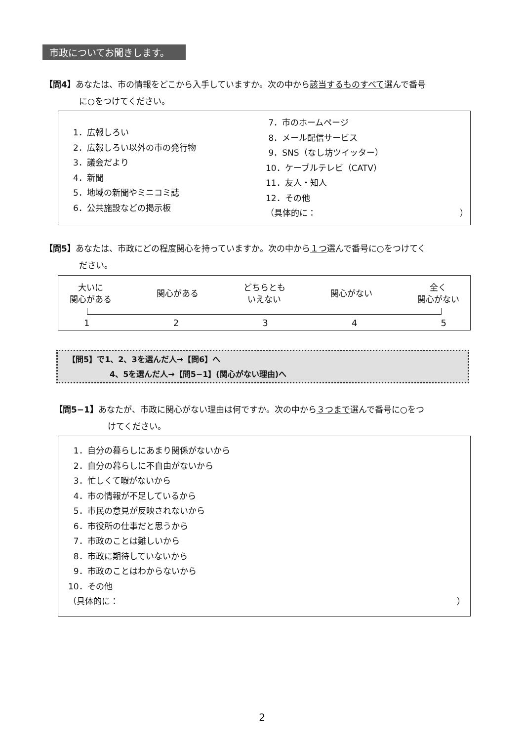市政についてお聞きします。
【問4】あなたは、市の情報をどこから入手していますか。次の中から該当するものすべて選んで番号
に○をつけてください。
1．広報しろい
2．広報しろい以外の市の発行物
3．議会だより
4．新聞
5．地域の新聞やミニコミ誌
6．公共施設などの掲示板
7．市のホームページ
8．メール配信サービス
9．SNS（なし坊ツイッター）
10．ケーブルテレビ（CATV）
11．友人・知人
12．その他
（具体的に： ）
【問5】あなたは、市政にどの程度関心を持っていますか。次の中から１つ選んで番号に○をつけてく
ださい。
大いに
関心がある
関心がある
どちらとも
いえない
関心がない
全く
関心がない
1 2 3 4 5
【問5】で1、2、3を選んだ人→【問6】へ
4、5を選んだ人→【問5−1】(関心がない理由)へ
【問5−1】あなたが、市政に関心がない理由は何ですか。次の中から３つまで選んで番号に○をつ
けてください。
1．自分の暮らしにあまり関係がないから
2．自分の暮らしに不自由がないから
3．忙しくて暇がないから
4．市の情報が不足しているから
5．市民の意見が反映されないから
6．市役所の仕事だと思うから
7．市政のことは難しいから
8．市政に期待していないから
9．市政のことはわからないから
10．その他
（具体的に： ）
2